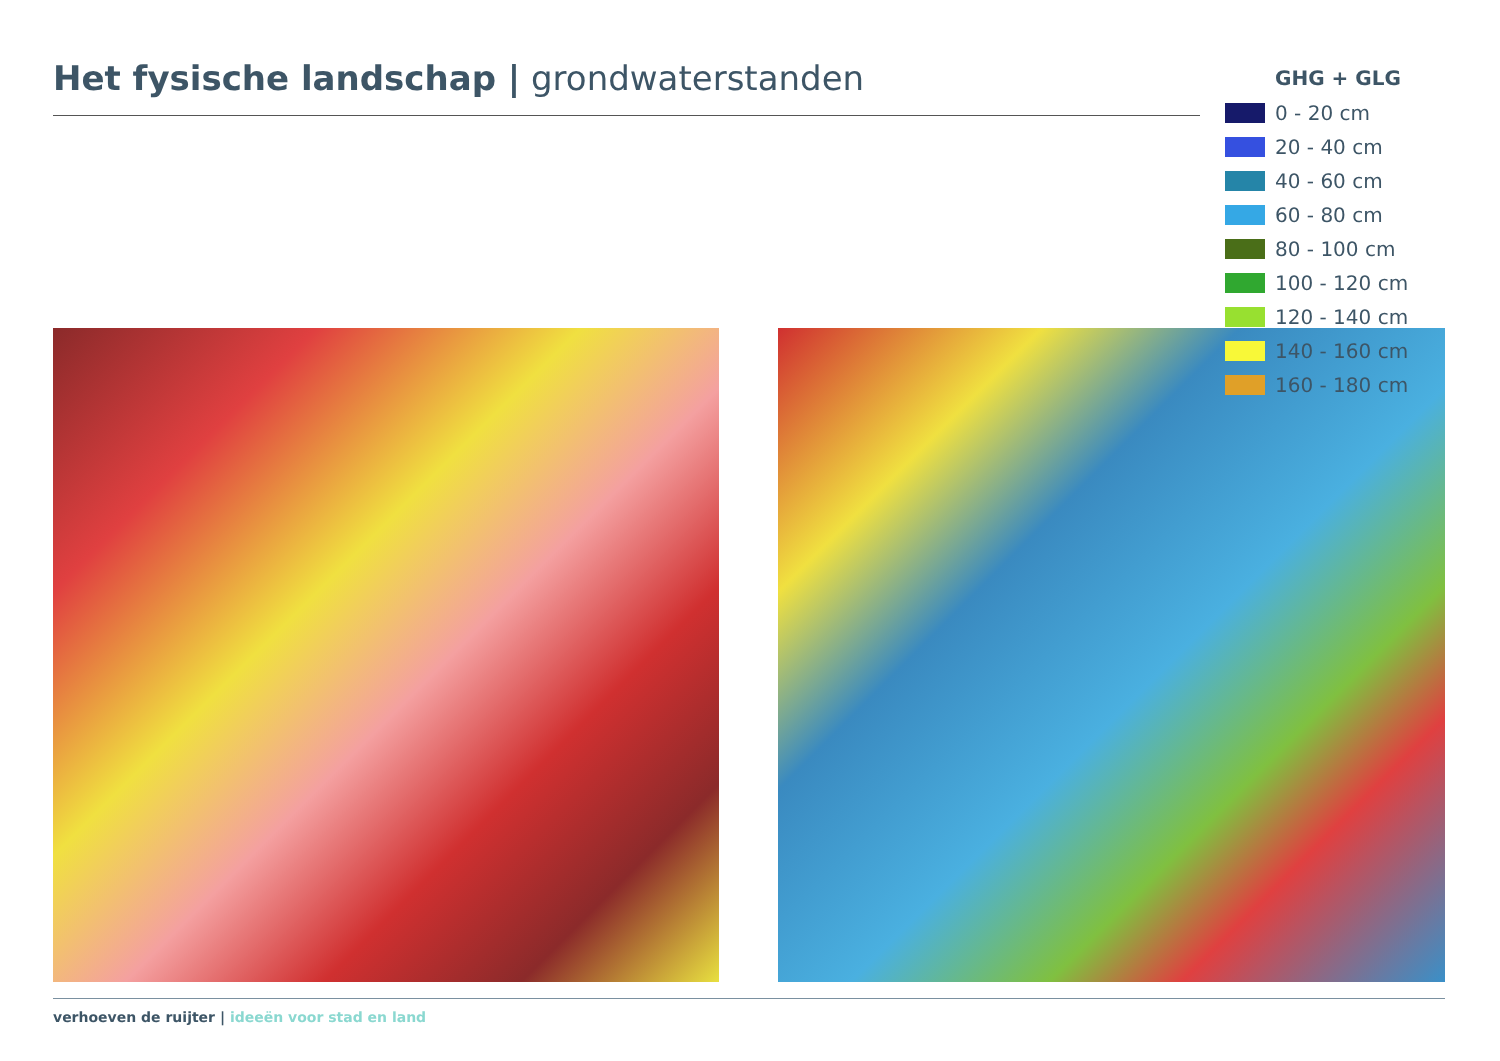Het fysische landschap | grondwaterstanden
GHG + GLG
0 - 20 cm
20 - 40 cm
40 - 60 cm
60 - 80 cm
80 - 100 cm
100 - 120 cm
120 - 140 cm
140 - 160 cm
160 - 180 cm
verhoeven de ruijter | ideeën voor stad en land